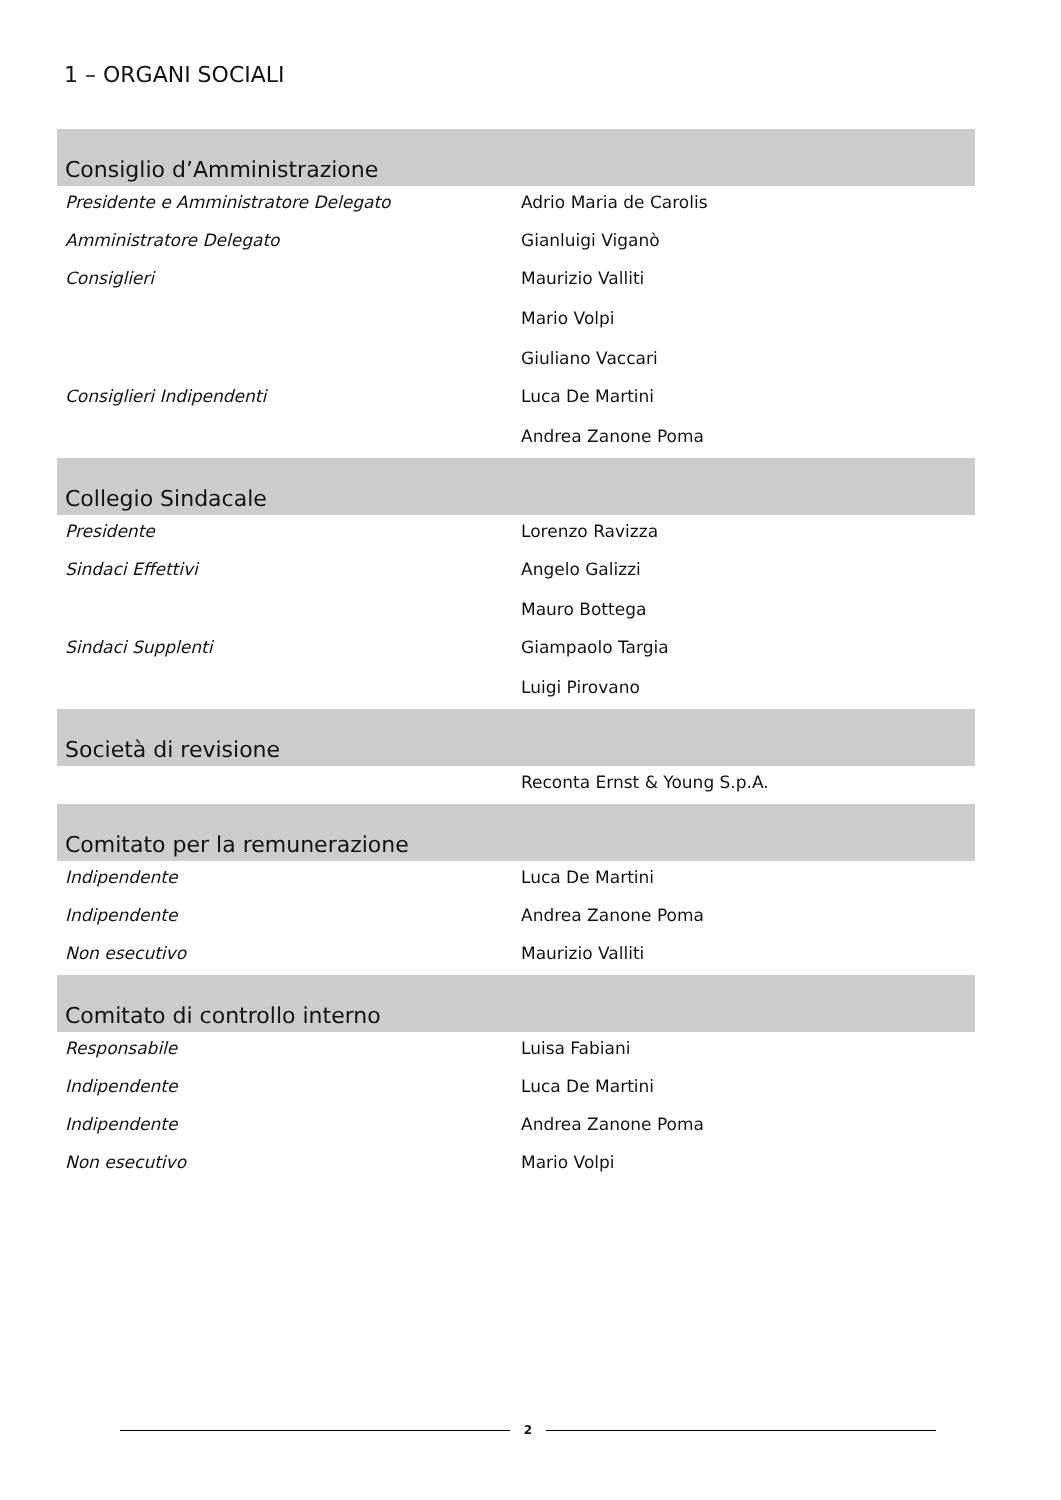1 – ORGANI SOCIALI
| Consiglio d’Amministrazione | |
| --- | --- |
| Presidente e Amministratore Delegato | Adrio Maria de Carolis |
| Amministratore Delegato | Gianluigi Viganò |
| Consiglieri | Maurizio Valliti Mario Volpi Giuliano Vaccari |
| Consiglieri Indipendenti | Luca De Martini Andrea Zanone Poma |
| Collegio Sindacale | |
| Presidente | Lorenzo Ravizza |
| Sindaci Effettivi | Angelo Galizzi Mauro Bottega |
| Sindaci Supplenti | Giampaolo Targia Luigi Pirovano |
| Società di revisione | |
| | Reconta Ernst & Young S.p.A. |
| Comitato per la remunerazione | |
| Indipendente | Luca De Martini |
| Indipendente | Andrea Zanone Poma |
| Non esecutivo | Maurizio Valliti |
| Comitato di controllo interno | |
| Responsabile | Luisa Fabiani |
| Indipendente | Luca De Martini |
| Indipendente | Andrea Zanone Poma |
| Non esecutivo | Mario Volpi |
2